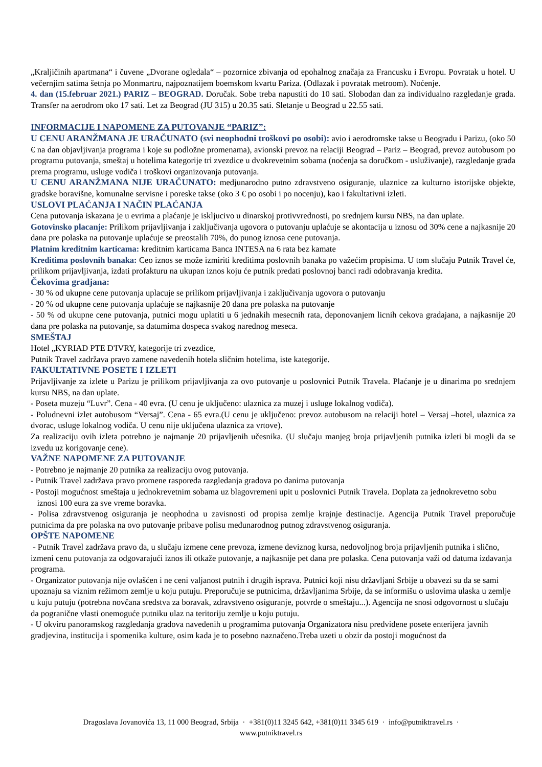„Kraljičinih apartmana“ i čuvene „Dvorane ogledala“ – pozornice zbivanja od epohalnog značaja za Francusku i Evropu. Povratak u hotel. U večernjim satima šetnja po Monmartru, najpoznatijem boemskom kvartu Pariza. (Odlazak i povratak metroom). Noćenje.
4. dan (15.februar 2021.) PARIZ – BEOGRAD. Doručak. Sobe treba napustiti do 10 sati. Slobodan dan za individualno razgledanje grada. Transfer na aerodrom oko 17 sati. Let za Beograd (JU 315) u 20.35 sati. Sletanje u Beograd u 22.55 sati.
INFORMACIJE I NAPOMENE ZA PUTOVANJE “PARIZ”:
U CENU ARANŽMANA JE URAČUNATO (svi neophodni troškovi po osobi): avio i aerodromske takse u Beogradu i Parizu, (oko 50 € na dan objavljivanja programa i koje su podložne promenama), avionski prevoz na relaciji Beograd – Pariz – Beograd, prevoz autobusom po programu putovanja, smeštaj u hotelima kategorije tri zvezdice u dvokrevetnim sobama (noćenja sa doručkom - usluživanje), razgledanje grada prema programu, usluge vodiča i troškovi organizovanja putovanja.
U CENU ARANŽMANA NIJE URAČUNATO: medjunarodno putno zdravstveno osiguranje, ulaznice za kulturno istorijske objekte, gradske boravišne, komunalne servisne i poreske takse (oko 3 € po osobi i po nocenju), kao i fakultativni izleti.
USLOVI PLAĆANJA I NAČIN PLAĆANJA
Cena putovanja iskazana je u evrima a plaćanje je iskljucivo u dinarskoj protivvrednosti, po srednjem kursu NBS, na dan uplate.
Gotovinsko placanje: Prilikom prijavljivanja i zaključivanja ugovora o putovanju uplaćuje se akontacija u iznosu od 30% cene a najkasnije 20 dana pre polaska na putovanje uplaćuje se preostalih 70%, do punog iznosa cene putovanja.
Platnim kreditnim karticama: kreditnim karticama Banca INTESA na 6 rata bez kamate
Kreditima poslovnih banaka: Ceo iznos se može izmiriti kreditima poslovnih banaka po važećim propisima. U tom slučaju Putnik Travel će, prilikom prijavljivanja, izdati profakturu na ukupan iznos koju će putnik predati poslovnoj banci radi odobravanja kredita.
Čekovima gradjana:
- 30 % od ukupne cene putovanja uplacuje se prilikom prijavljivanja i zaključivanja ugovora o putovanju
- 20 % od ukupne cene putovanja uplaćuje se najkasnije 20 dana pre polaska na putovanje
- 50 % od ukupne cene putovanja, putnici mogu uplatiti u 6 jednakih mesecnih rata, deponovanjem licnih cekova gradajana, a najkasnije 20 dana pre polaska na putovanje, sa datumima dospeca svakog narednog meseca.
SMEŠTAJ
Hotel „KYRIAD PTE D'IVRY, kategorije tri zvezdice,
Putnik Travel zadržava pravo zamene navedenih hotela sličnim hotelima, iste kategorije.
FAKULTATIVNE POSETE I IZLETI
Prijavljivanje za izlete u Parizu je prilikom prijavljivanja za ovo putovanje u poslovnici Putnik Travela. Plaćanje je u dinarima po srednjem kursu NBS, na dan uplate.
- Poseta muzeju “Luvr”. Cena - 40 evra. (U cenu je uključeno: ulaznica za muzej i usluge lokalnog vodiča).
- Poludnevni izlet autobusom “Versaj”. Cena - 65 evra.(U cenu je uključeno: prevoz autobusom na relaciji hotel – Versaj –hotel, ulaznica za dvorac, usluge lokalnog vodiča. U cenu nije uključena ulaznica za vrtove).
Za realizaciju ovih izleta potrebno je najmanje 20 prijavljenih učesnika. (U slučaju manjeg broja prijavljenih putnika izleti bi mogli da se izvedu uz korigovanje cene).
VAŽNE NAPOMENE ZA PUTOVANJE
- Potrebno je najmanje 20 putnika za realizaciju ovog putovanja.
- Putnik Travel zadržava pravo promene rasporeda razgledanja gradova po danima putovanja
- Postoji mogućnost smeštaja u jednokrevetnim sobama uz blagovremeni upit u poslovnici Putnik Travela. Doplata za jednokrevetno sobu
iznosi 100 eura za sve vreme boravka.
- Polisa zdravstvenog osiguranja je neophodna u zavisnosti od propisa zemlje krajnje destinacije. Agencija Putnik Travel preporučuje putnicima da pre polaska na ovo putovanje pribave polisu međunarodnog putnog zdravstvenog osiguranja.
OPŠTE NAPOMENE
- Putnik Travel zadržava pravo da, u slučaju izmene cene prevoza, izmene deviznog kursa, nedovoljnog broja prijavljenih putnika i slično, izmeni cenu putovanja za odgovarajući iznos ili otkaže putovanje, a najkasnije pet dana pre polaska. Cena putovanja važi od datuma izdavanja programa.
- Organizator putovanja nije ovlašćen i ne ceni valjanost putnih i drugih isprava. Putnici koji nisu državljani Srbije u obavezi su da se sami upoznaju sa viznim režimom zemlje u koju putuju. Preporučuje se putnicima, državljanima Srbije, da se informišu o uslovima ulaska u zemlje u kuju putuju (potrebna novčana sredstva za boravak, zdravstveno osiguranje, potvrde o smeštaju...). Agencija ne snosi odgovornost u slučaju da pogranične vlasti onemoguće putniku ulaz na teritoriju zemlje u koju putuju.
- U okviru panoramskog razgledanja gradova navedenih u programima putovanja Organizatora nisu predviđene posete enterijera javnih gradjevina, institucija i spomenika kulture, osim kada je to posebno naznačeno.Treba uzeti u obzir da postoji mogućnost da
Dragoslava Jovanovića 13, 11 000 Beograd, Srbija · +381(0)11 3245 642, +381(0)11 3345 619 · info@putniktravel.rs ·
www.putniktravel.rs